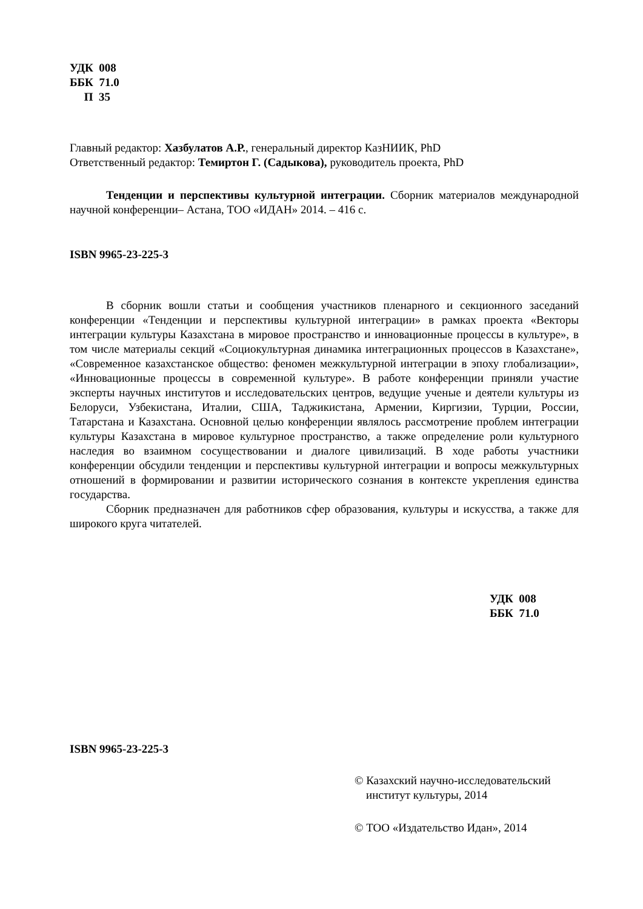УДК 008
ББК 71.0
П 35
Главный редактор: Хазбулатов А.Р., генеральный директор КазНИИК, PhD
Ответственный редактор: Темиртон Г. (Садыкова), руководитель проекта, PhD
Тенденции и перспективы культурной интеграции. Сборник материалов международной научной конференции– Астана, ТОО «ИДАН» 2014. – 416 с.
ISBN 9965-23-225-3
В сборник вошли статьи и сообщения участников пленарного и секционного заседаний конференции «Тенденции и перспективы культурной интеграции» в рамках проекта «Векторы интеграции культуры Казахстана в мировое пространство и инновационные процессы в культуре», в том числе материалы секций «Социокультурная динамика интеграционных процессов в Казахстане», «Современное казахстанское общество: феномен межкультурной интеграции в эпоху глобализации», «Инновационные процессы в современной культуре». В работе конференции приняли участие эксперты научных институтов и исследовательских центров, ведущие ученые и деятели культуры из Белоруси, Узбекистана, Италии, США, Таджикистана, Армении, Киргизии, Турции, России, Татарстана и Казахстана. Основной целью конференции являлось рассмотрение проблем интеграции культуры Казахстана в мировое культурное пространство, а также определение роли культурного наследия во взаимном сосуществовании и диалоге цивилизаций. В ходе работы участники конференции обсудили тенденции и перспективы культурной интеграции и вопросы межкультурных отношений в формировании и развитии исторического сознания в контексте укрепления единства государства.
Сборник предназначен для работников сфер образования, культуры и искусства, а также для широкого круга читателей.
УДК 008
ББК 71.0
ISBN 9965-23-225-3
© Казахский научно-исследовательский
институт культуры, 2014
© ТОО «Издательство Идан», 2014